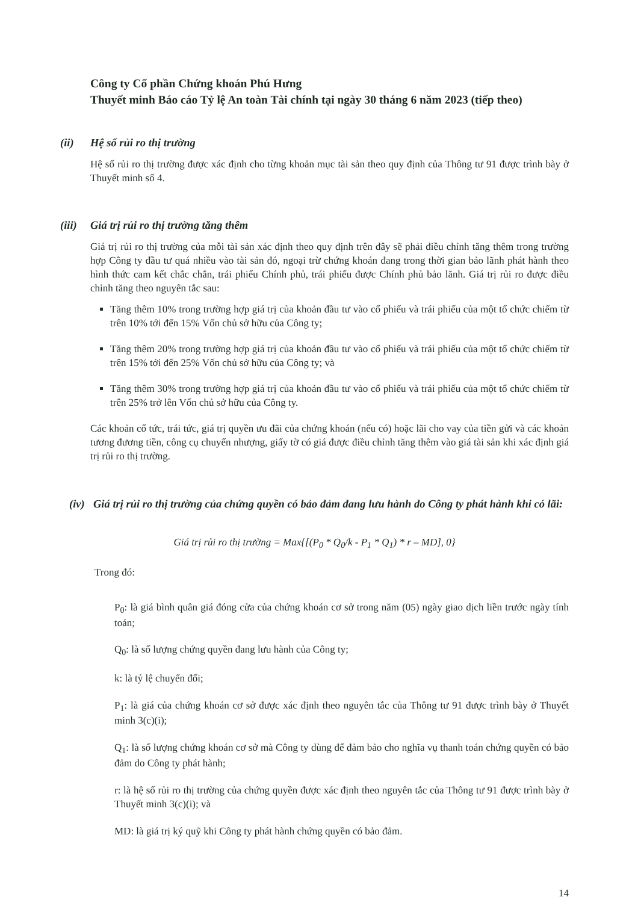Công ty Cổ phần Chứng khoán Phú Hưng
Thuyết minh Báo cáo Tỷ lệ An toàn Tài chính tại ngày 30 tháng 6 năm 2023 (tiếp theo)
(ii) Hệ số rủi ro thị trường
Hệ số rủi ro thị trường được xác định cho từng khoản mục tài sản theo quy định của Thông tư 91 được trình bày ở Thuyết minh số 4.
(iii) Giá trị rủi ro thị trường tăng thêm
Giá trị rủi ro thị trường của mỗi tài sản xác định theo quy định trên đây sẽ phải điều chỉnh tăng thêm trong trường hợp Công ty đầu tư quá nhiều vào tài sản đó, ngoại trừ chứng khoán đang trong thời gian bảo lãnh phát hành theo hình thức cam kết chắc chắn, trái phiếu Chính phủ, trái phiếu được Chính phủ bảo lãnh. Giá trị rủi ro được điều chỉnh tăng theo nguyên tắc sau:
Tăng thêm 10% trong trường hợp giá trị của khoản đầu tư vào cổ phiếu và trái phiếu của một tổ chức chiếm từ trên 10% tới đến 15% Vốn chủ sở hữu của Công ty;
Tăng thêm 20% trong trường hợp giá trị của khoản đầu tư vào cổ phiếu và trái phiếu của một tổ chức chiếm từ trên 15% tới đến 25% Vốn chủ sở hữu của Công ty; và
Tăng thêm 30% trong trường hợp giá trị của khoản đầu tư vào cổ phiếu và trái phiếu của một tổ chức chiếm từ trên 25% trở lên Vốn chủ sở hữu của Công ty.
Các khoản cổ tức, trái tức, giá trị quyền ưu đãi của chứng khoán (nếu có) hoặc lãi cho vay của tiền gửi và các khoản tương đương tiền, công cụ chuyển nhượng, giấy tờ có giá được điều chỉnh tăng thêm vào giá tài sản khi xác định giá trị rủi ro thị trường.
(iv) Giá trị rủi ro thị trường của chứng quyền có bảo đảm đang lưu hành do Công ty phát hành khi có lãi:
Giá trị rủi ro thị trường = Max{[(P<sub>0</sub> * Q<sub>0</sub>/k - P<sub>1</sub> * Q<sub>1</sub>) * r – MD], 0}
Trong đó:
P<sub>0</sub>: là giá bình quân giá đóng cửa của chứng khoán cơ sở trong năm (05) ngày giao dịch liền trước ngày tính toán;
Q<sub>0</sub>: là số lượng chứng quyền đang lưu hành của Công ty;
k: là tỷ lệ chuyển đổi;
P<sub>1</sub>: là giá của chứng khoán cơ sở được xác định theo nguyên tắc của Thông tư 91 được trình bày ở Thuyết minh 3(c)(i);
Q<sub>1</sub>: là số lượng chứng khoán cơ sở mà Công ty dùng để đảm bảo cho nghĩa vụ thanh toán chứng quyền có bảo đảm do Công ty phát hành;
r: là hệ số rủi ro thị trường của chứng quyền được xác định theo nguyên tắc của Thông tư 91 được trình bày ở Thuyết minh 3(c)(i); và
MD: là giá trị ký quỹ khi Công ty phát hành chứng quyền có bảo đảm.
14